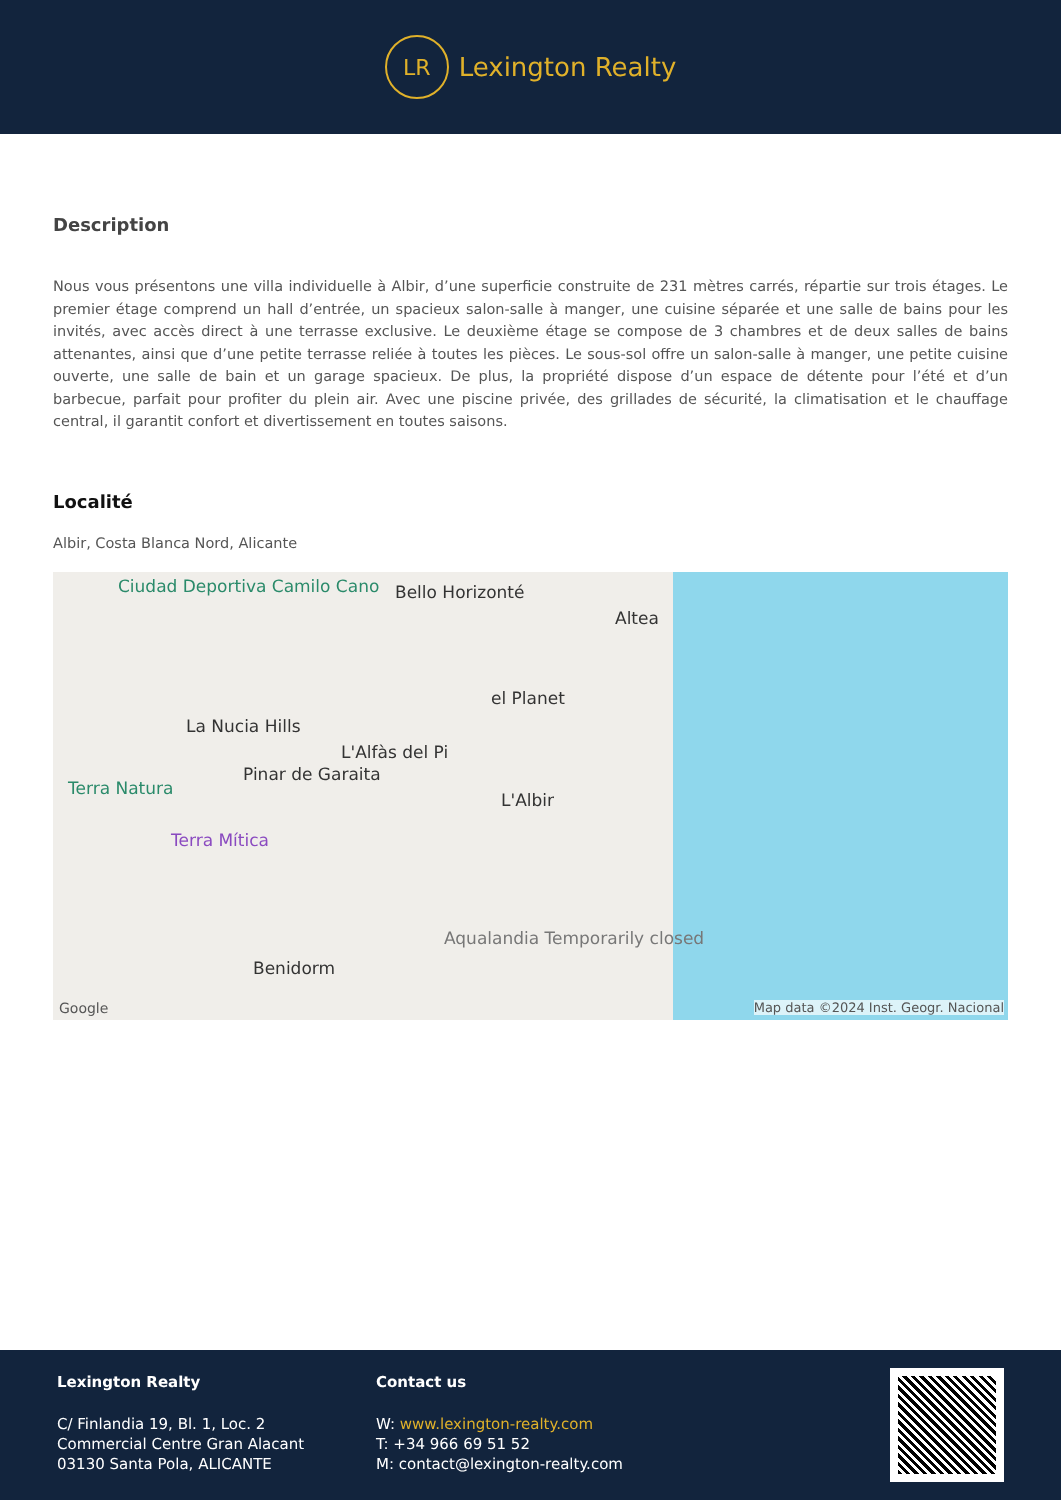LR
Lexington Realty
Description
Nous vous présentons une villa individuelle à Albir, d’une superficie construite de 231 mètres carrés, répartie sur trois étages. Le premier étage comprend un hall d’entrée, un spacieux salon-salle à manger, une cuisine séparée et une salle de bains pour les invités, avec accès direct à une terrasse exclusive. Le deuxième étage se compose de 3 chambres et de deux salles de bains attenantes, ainsi que d’une petite terrasse reliée à toutes les pièces. Le sous-sol offre un salon-salle à manger, une petite cuisine ouverte, une salle de bain et un garage spacieux. De plus, la propriété dispose d’un espace de détente pour l’été et d’un barbecue, parfait pour profiter du plein air. Avec une piscine privée, des grillades de sécurité, la climatisation et le chauffage central, il garantit confort et divertissement en toutes saisons.
Localité
Albir, Costa Blanca Nord, Alicante
Ciudad Deportiva Camilo Cano Bello Horizonté
Altea
el Planet
La Nucia Hills
L'Alfàs del Pi
Terra Natura
Pinar de Garaita
L'Albir
Terra Mítica
Aqualandia Temporarily closed
Benidorm
Google Map data ©2024 Inst. Geogr. Nacional
Lexington Realty
C/ Finlandia 19, Bl. 1, Loc. 2
Commercial Centre Gran Alacant
03130 Santa Pola, ALICANTE
Contact us
W: www.lexington-realty.com
T: +34 966 69 51 52
M: contact@lexington-realty.com